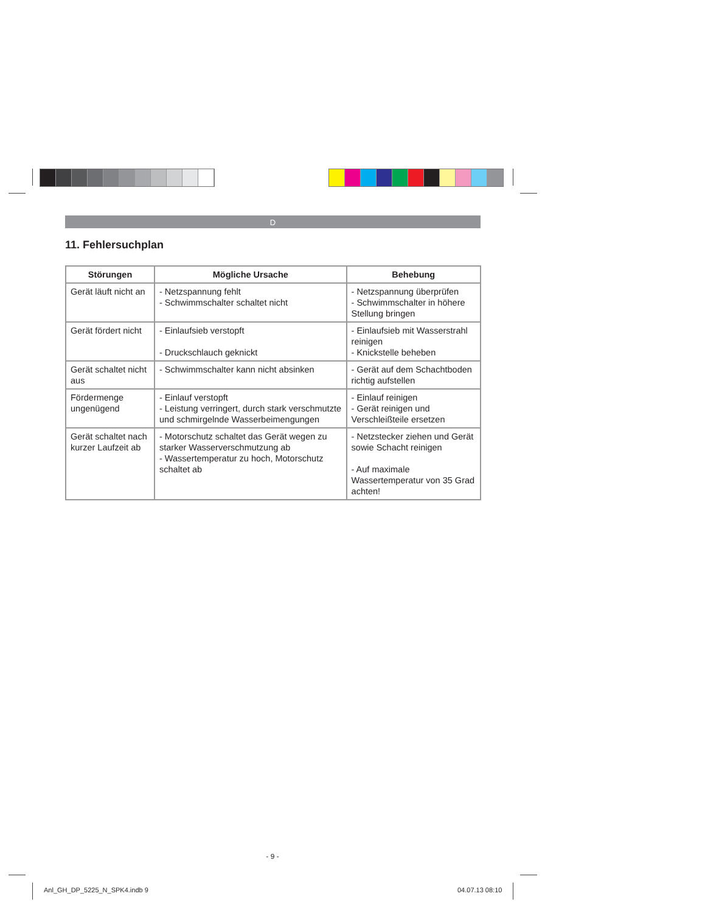D
11. Fehlersuchplan
| Störungen | Mögliche Ursache | Behebung |
| --- | --- | --- |
| Gerät läuft nicht an | - Netzspannung fehlt - Schwimmschalter schaltet nicht | - Netzspannung überprüfen - Schwimmschalter in höhere Stellung bringen |
| Gerät fördert nicht | - Einlaufsieb verstopft - Druckschlauch geknickt | - Einlaufsieb mit Wasserstrahl reinigen - Knickstelle beheben |
| Gerät schaltet nicht aus | - Schwimmschalter kann nicht absinken | - Gerät auf dem Schachtboden richtig aufstellen |
| Fördermenge ungenügend | - Einlauf verstopft - Leistung verringert, durch stark verschmutzte und schmirgelnde Wasserbeimengungen | - Einlauf reinigen - Gerät reinigen und Verschleißteile ersetzen |
| Gerät schaltet nach kurzer Laufzeit ab | - Motorschutz schaltet das Gerät wegen zu starker Wasserverschmutzung ab - Wassertemperatur zu hoch, Motorschutz schaltet ab | - Netzstecker ziehen und Gerät sowie Schacht reinigen - Auf maximale Wassertemperatur von 35 Grad achten! |
- 9 -
Anl_GH_DP_5225_N_SPK4.indb 9 04.07.13 08:10